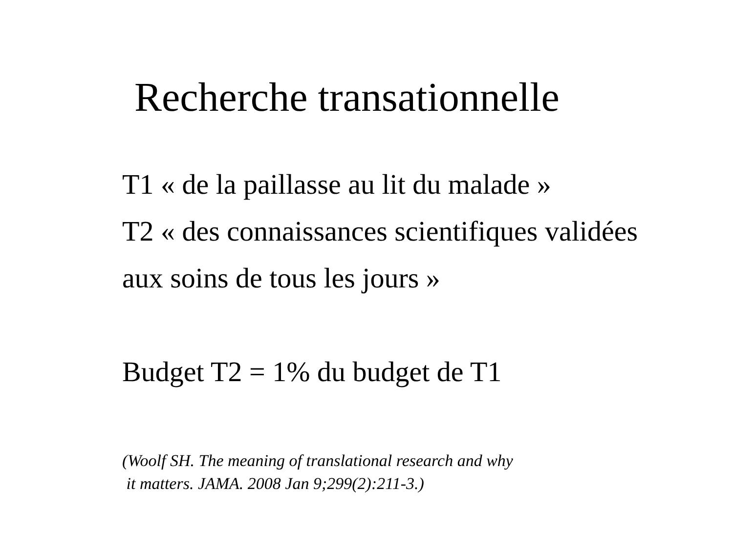Recherche transationnelle
T1 « de la paillasse au lit du malade »
T2 « des connaissances scientifiques validées
aux soins de tous les jours »
Budget T2 = 1% du budget de T1
(Woolf SH. The meaning of translational research and why
it matters. JAMA. 2008 Jan 9;299(2):211-3.)